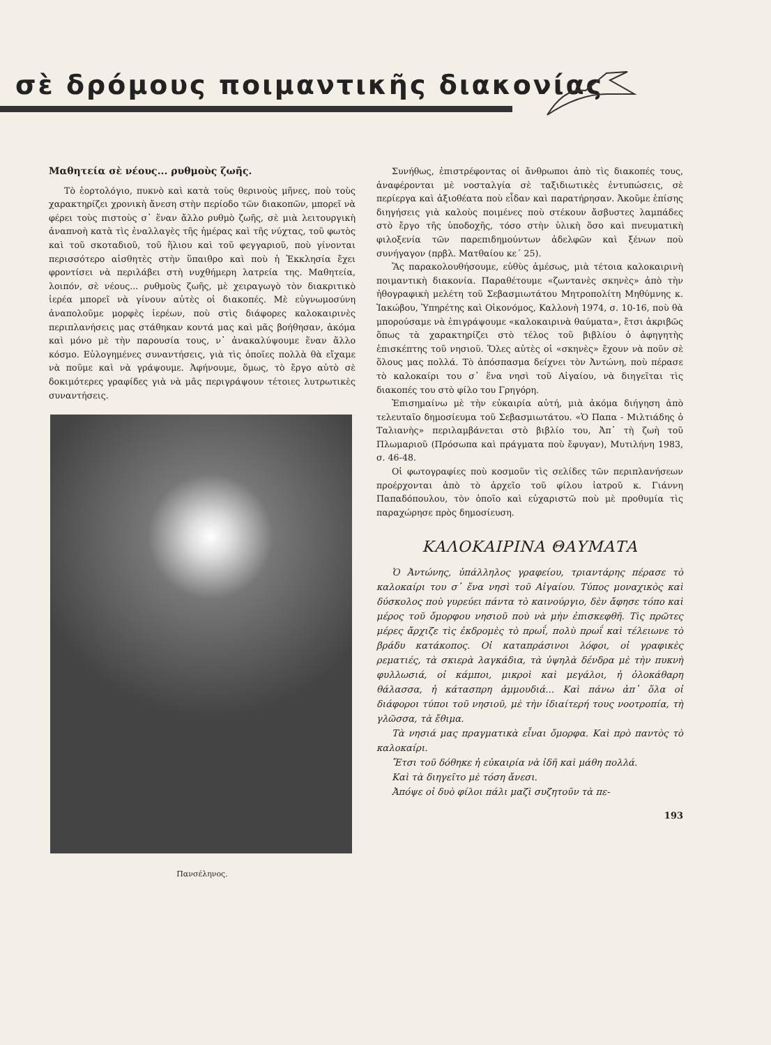σὲ δρόμους ποιμαντικῆς διακονίας
Μαθητεία σὲ νέους... ρυθμοὺς ζωῆς.
Τὸ ἑορτολόγιο, πυκνὸ καὶ κατὰ τοὺς θερινοὺς μῆνες, ποὺ τοὺς χαρακτηρίζει χρονικὴ ἄνεση στὴν περίοδο τῶν διακοπῶν, μπορεῖ νὰ φέρει τοὺς πιστοὺς σ᾽ ἕναν ἄλλο ρυθμὸ ζωῆς, σὲ μιὰ λειτουργικὴ ἀναπνοὴ κατὰ τὶς ἐναλλαγὲς τῆς ἡμέρας καὶ τῆς νύχτας, τοῦ φωτὸς καὶ τοῦ σκοταδιοῦ, τοῦ ἥλιου καὶ τοῦ φεγγαριοῦ, ποὺ γίνονται περισσότερο αἰσθητὲς στὴν ὕπαιθρο καὶ ποὺ ἡ Ἐκκλησία ἔχει φροντίσει νὰ περιλάβει στὴ νυχθήμερη λατρεία της. Μαθητεία, λοιπόν, σὲ νέους... ρυθμοὺς ζωῆς, μὲ χειραγωγὸ τὸν διακριτικὸ ἱερέα μπορεῖ νὰ γίνουν αὐτὲς οἱ διακοπές. Μὲ εὐγνωμοσύνη ἀναπολοῦμε μορφὲς ἱερέων, ποὺ στὶς διάφορες καλοκαιρινὲς περιπλανήσεις μας στάθηκαν κοντά μας καὶ μᾶς βοήθησαν, ἀκόμα καὶ μόνο μὲ τὴν παρουσία τους, ν᾽ ἀνακαλύψουμε ἕναν ἄλλο κόσμο. Εὐλογημένες συναντήσεις, γιὰ τὶς ὁποῖες πολλὰ θὰ εἴχαμε νὰ ποῦμε καὶ νὰ γράψουμε. Ἀφήνουμε, ὅμως, τὸ ἔργο αὐτὸ σὲ δοκιμότερες γραφίδες γιὰ νὰ μᾶς περιγράψουν τέτοιες λυτρωτικὲς συναντήσεις.
Πανσέληνος.
Συνήθως, ἐπιστρέφοντας οἱ ἄνθρωποι ἀπὸ τὶς διακοπές τους, ἀναφέρονται μὲ νοσταλγία σὲ ταξιδιωτικὲς ἐντυπώσεις, σὲ περίεργα καὶ ἀξιοθέατα ποὺ εἶδαν καὶ παρατήρησαν. Ἀκοῦμε ἐπίσης διηγήσεις γιὰ καλοὺς ποιμένες ποὺ στέκουν ἄσβυστες λαμπάδες στὸ ἔργο τῆς ὑποδοχῆς, τόσο στὴν ὑλικὴ ὅσο καὶ πνευματικὴ φιλοξενία τῶν παρεπιδημούντων ἀδελφῶν καὶ ξένων ποὺ συνήγαγον (πρβλ. Ματθαίου κε´ 25).
Ἂς παρακολουθήσουμε, εὐθὺς ἀμέσως, μιὰ τέτοια καλοκαιρινὴ ποιμαντικὴ διακονία. Παραθέτουμε «ζωντανὲς σκηνὲς» ἀπὸ τὴν ἠθογραφικὴ μελέτη τοῦ Σεβασμιωτάτου Μητροπολίτη Μηθύμνης κ. Ἰακώβου, Ὑπηρέτης καὶ Οἰκονόμος, Καλλονὴ 1974, σ. 10-16, ποὺ θὰ μπορούσαμε νὰ ἐπιγράψουμε «καλοκαιρινὰ θαύματα», ἔτσι ἀκριβῶς ὅπως τὰ χαρακτηρίζει στὸ τέλος τοῦ βιβλίου ὁ ἀφηγητὴς ἐπισκέπτης τοῦ νησιοῦ. Ὅλες αὐτὲς οἱ «σκηνὲς» ἔχουν νὰ ποῦν σὲ ὅλους μας πολλά. Τὸ ἀπόσπασμα δείχνει τὸν Ἀντώνη, ποὺ πέρασε τὸ καλοκαίρι του σ᾽ ἕνα νησὶ τοῦ Αἰγαίου, νὰ διηγεῖται τὶς διακοπές του στὸ φίλο του Γρηγόρη.
Ἐπισημαίνω μὲ τὴν εὐκαιρία αὐτή, μιὰ ἀκόμα διήγηση ἀπὸ τελευταῖο δημοσίευμα τοῦ Σεβασμιωτάτου. «Ὁ Παπα - Μιλτιάδης ὁ Ταλιανὴς» περιλαμβάνεται στὸ βιβλίο του, Ἀπ᾽ τὴ ζωὴ τοῦ Πλωμαριοῦ (Πρόσωπα καὶ πράγματα ποὺ ἔφυγαν), Μυτιλήνη 1983, σ. 46-48.
Οἱ φωτογραφίες ποὺ κοσμοῦν τὶς σελίδες τῶν περιπλανήσεων προέρχονται ἀπὸ τὸ ἀρχεῖο τοῦ φίλου ἰατροῦ κ. Γιάννη Παπαδόπουλου, τὸν ὁποῖο καὶ εὐχαριστῶ ποὺ μὲ προθυμία τὶς παραχώρησε πρὸς δημοσίευση.
ΚΑΛΟΚΑΙΡΙΝΑ ΘΑΥΜΑΤΑ
Ὁ Ἀντώνης, ὑπάλληλος γραφείου, τριαντάρης πέρασε τὸ καλοκαίρι του σ᾽ ἕνα νησὶ τοῦ Αἰγαίου. Τύπος μοναχικὸς καὶ δύσκολος ποὺ γυρεύει πάντα τὸ καινούργιο, δὲν ἄφησε τόπο καὶ μέρος τοῦ ὄμορφου νησιοῦ ποὺ νὰ μὴν ἐπισκεφθῆ. Τὶς πρῶτες μέρες ἄρχιζε τὶς ἐκδρομὲς τὸ πρωΐ, πολὺ πρωΐ καὶ τέλειωνε τὸ βράδυ κατάκοπος. Οἱ καταπράσινοι λόφοι, οἱ γραφικὲς ρεματιές, τὰ σκιερὰ λαγκάδια, τὰ ὑψηλὰ δένδρα μὲ τὴν πυκνὴ φυλλωσιά, οἱ κάμποι, μικροὶ καὶ μεγάλοι, ἡ ὁλοκάθαρη θάλασσα, ἡ κάτασπρη ἀμμουδιά... Καὶ πάνω ἀπ᾽ ὅλα οἱ διάφοροι τύποι τοῦ νησιοῦ, μὲ τὴν ἰδιαίτερή τους νοοτροπία, τὴ γλῶσσα, τὰ ἔθιμα.
Τὰ νησιά μας πραγματικὰ εἶναι ὄμορφα. Καὶ πρὸ παντὸς τὸ καλοκαίρι.
Ἔτσι τοῦ δόθηκε ἡ εὐκαιρία νὰ ἰδῆ καὶ μάθη πολλά.
Καὶ τὰ διηγεῖτο μὲ τόση ἄνεσι.
Ἀπόψε οἱ δυὸ φίλοι πάλι μαζὶ συζητοῦν τὰ πε-
193